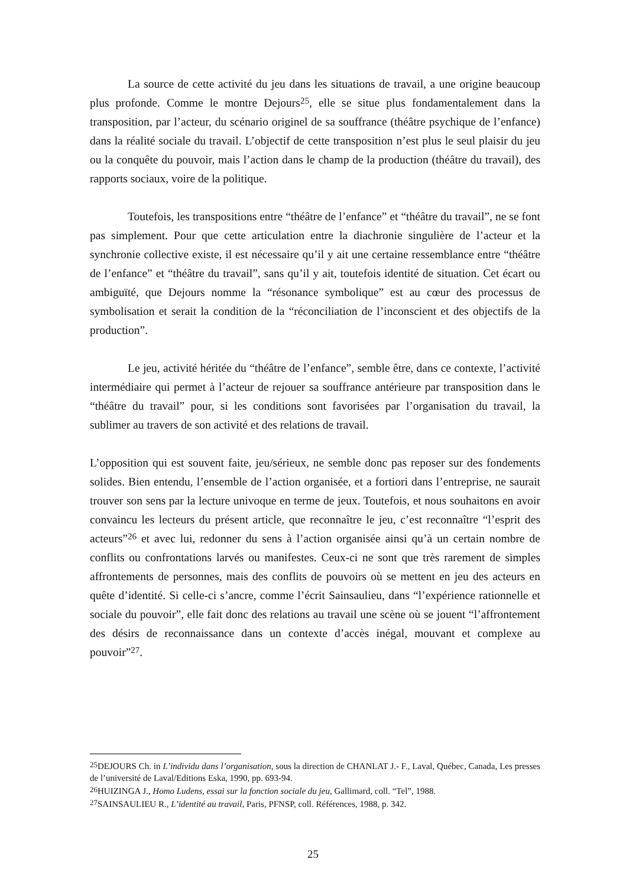La source de cette activité du jeu dans les situations de travail, a une origine beaucoup plus profonde. Comme le montre Dejours<sup>25</sup>, elle se situe plus fondamentalement dans la transposition, par l’acteur, du scénario originel de sa souffrance (théâtre psychique de l’enfance) dans la réalité sociale du travail. L’objectif de cette transposition n’est plus le seul plaisir du jeu ou la conquête du pouvoir, mais l’action dans le champ de la production (théâtre du travail), des rapports sociaux, voire de la politique.
Toutefois, les transpositions entre “théâtre de l’enfance” et “théâtre du travail”, ne se font pas simplement. Pour que cette articulation entre la diachronie singulière de l’acteur et la synchronie collective existe, il est nécessaire qu’il y ait une certaine ressemblance entre “théâtre de l’enfance” et “théâtre du travail”, sans qu’il y ait, toutefois identité de situation. Cet écart ou ambiguïté, que Dejours nomme la “résonance symbolique” est au cœur des processus de symbolisation et serait la condition de la “réconciliation de l’inconscient et des objectifs de la production”.
Le jeu, activité héritée du “théâtre de l’enfance”, semble être, dans ce contexte, l’activité intermédiaire qui permet à l’acteur de rejouer sa souffrance antérieure par transposition dans le “théâtre du travail” pour, si les conditions sont favorisées par l’organisation du travail, la sublimer au travers de son activité et des relations de travail.
L’opposition qui est souvent faite, jeu/sérieux, ne semble donc pas reposer sur des fondements solides. Bien entendu, l’ensemble de l’action organisée, et a fortiori dans l’entreprise, ne saurait trouver son sens par la lecture univoque en terme de jeux. Toutefois, et nous souhaitons en avoir convaincu les lecteurs du présent article, que reconnaître le jeu, c’est reconnaître “l’esprit des acteurs”<sup>26</sup> et avec lui, redonner du sens à l’action organisée ainsi qu’à un certain nombre de conflits ou confrontations larvés ou manifestes. Ceux-ci ne sont que très rarement de simples affrontements de personnes, mais des conflits de pouvoirs où se mettent en jeu des acteurs en quête d’identité. Si celle-ci s’ancre, comme l’écrit Sainsaulieu, dans “l’expérience rationnelle et sociale du pouvoir”, elle fait donc des relations au travail une scène où se jouent “l’affrontement des désirs de reconnaissance dans un contexte d’accès inégal, mouvant et complexe au pouvoir”<sup>27</sup>.
<sup>25</sup> DEJOURS Ch. in L’individu dans l’organisation, sous la direction de CHANLAT J.- F., Laval, Québec, Canada, Les presses de l’université de Laval/Editions Eska, 1990, pp. 693-94.
<sup>26</sup>HUIZINGA J., Homo Ludens, essai sur la fonction sociale du jeu, Gallimard, coll. “Tel”, 1988.
<sup>27</sup>SAINSAULIEU R., L’identité au travail, Paris, PFNSP, coll. Références, 1988, p. 342.
25